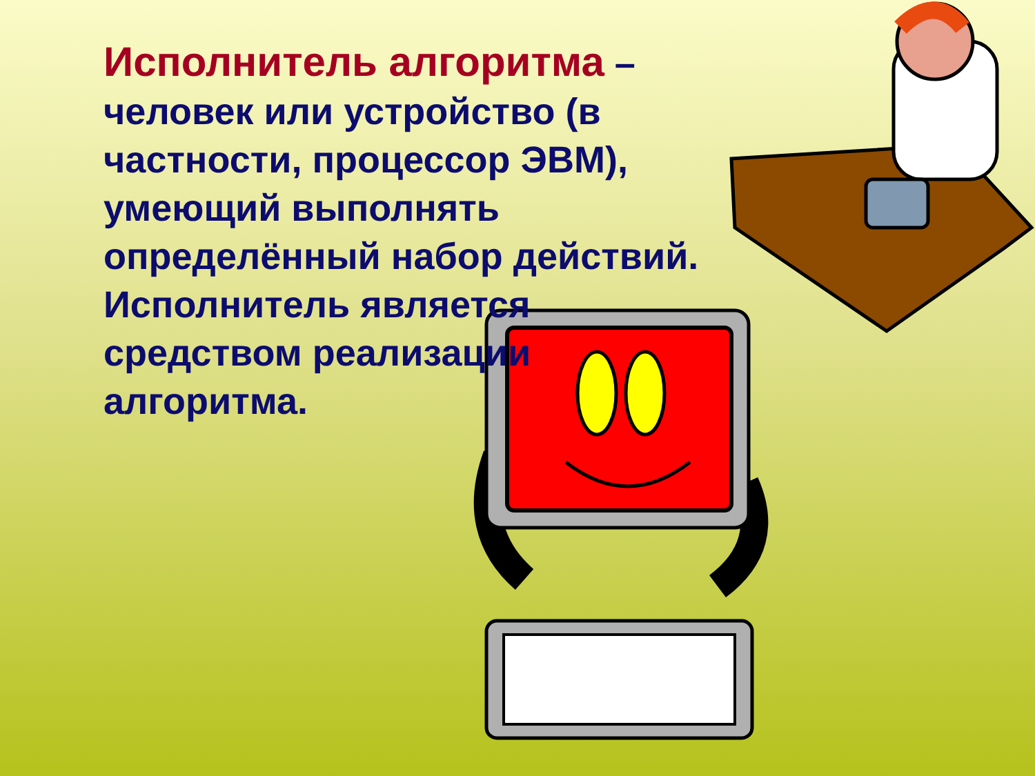Исполнитель алгоритма – человек или устройство (в частности, процессор ЭВМ), умеющий выполнять определённый набор действий. Исполнитель является средством реализации алгоритма.